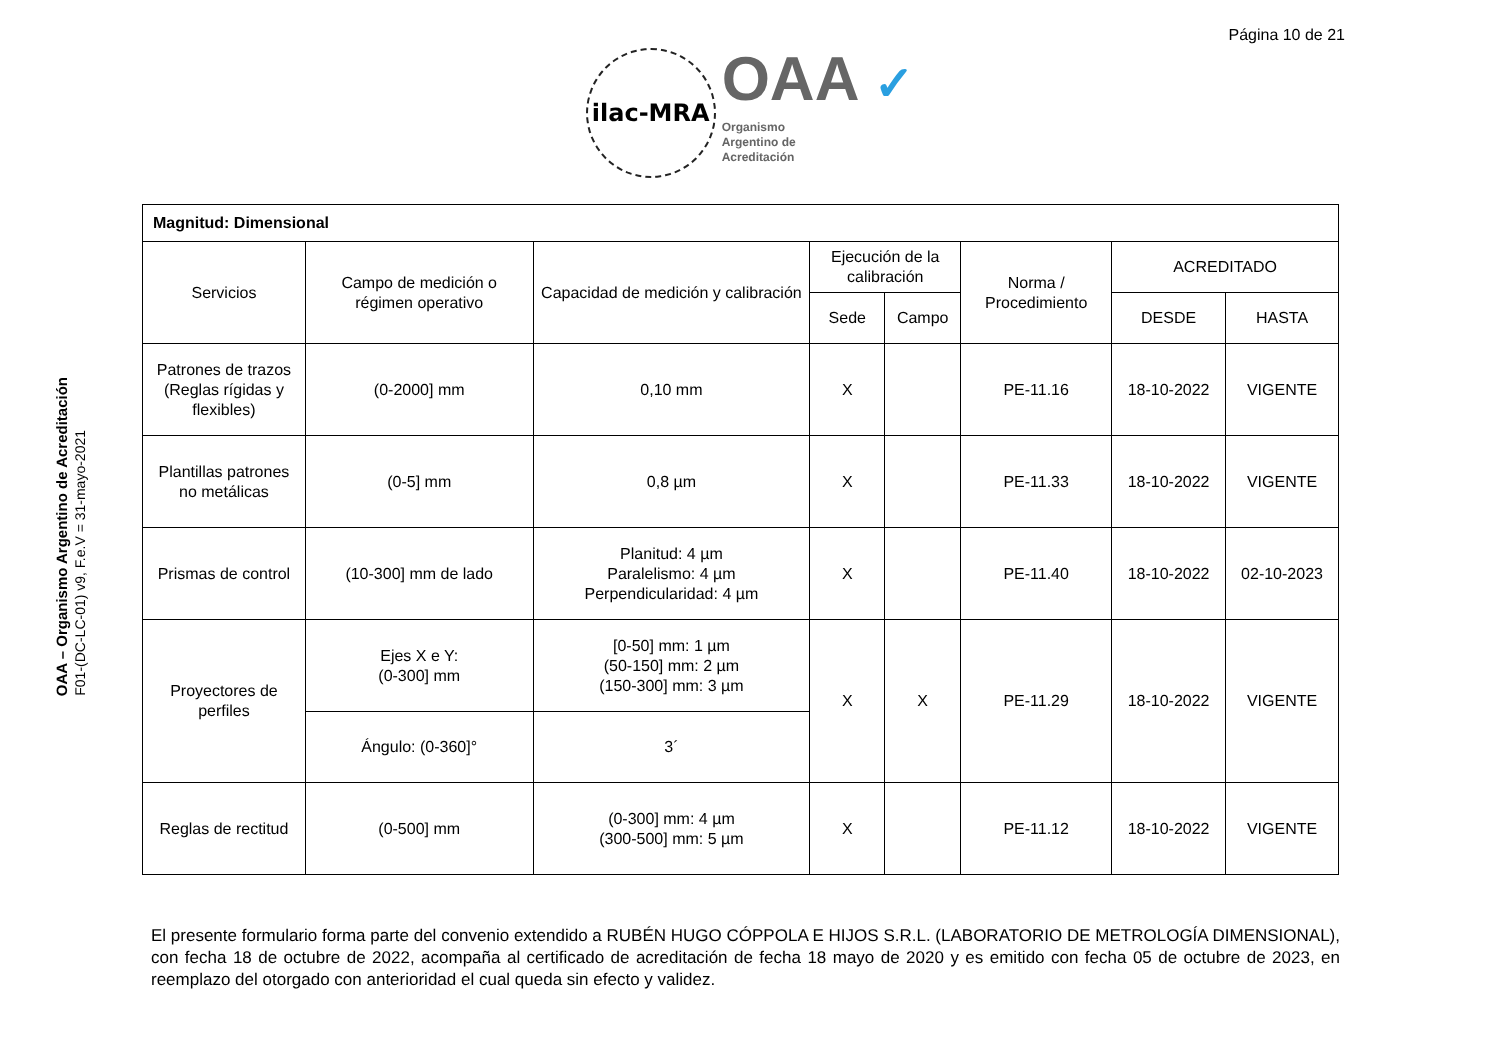Página 10 de 21
ilac-MRA
OAA ✓
Organismo
Argentino de
Acreditación
OAA – Organismo Argentino de Acreditación
F01-(DC-LC-01) v9, F.e.V = 31-mayo-2021
| Magnitud: Dimensional | | | | | | | |
| --- | --- | --- | --- | --- | --- | --- | --- |
| Servicios | Campo de medición o régimen operativo | Capacidad de medición y calibración | Ejecución de la calibración | | Norma / Procedimiento | ACREDITADO | |
| | | | Sede | Campo | | DESDE | HASTA |
| Patrones de trazos (Reglas rígidas y flexibles) | (0-2000] mm | 0,10 mm | X | | PE-11.16 | 18-10-2022 | VIGENTE |
| Plantillas patrones no metálicas | (0-5] mm | 0,8 µm | X | | PE-11.33 | 18-10-2022 | VIGENTE |
| Prismas de control | (10-300] mm de lado | Planitud: 4 µm Paralelismo: 4 µm Perpendicularidad: 4 µm | X | | PE-11.40 | 18-10-2022 | 02-10-2023 |
| Proyectores de perfiles | Ejes X e Y: (0-300] mm | [0-50] mm: 1 µm (50-150] mm: 2 µm (150-300] mm: 3 µm | X | X | PE-11.29 | 18-10-2022 | VIGENTE |
| | Ángulo: (0-360]° | 3´ | | | | | |
| Reglas de rectitud | (0-500] mm | (0-300] mm: 4 µm (300-500] mm: 5 µm | X | | PE-11.12 | 18-10-2022 | VIGENTE |
El presente formulario forma parte del convenio extendido a RUBÉN HUGO CÓPPOLA E HIJOS S.R.L. (LABORATORIO DE METROLOGÍA DIMENSIONAL), con fecha 18 de octubre de 2022, acompaña al certificado de acreditación de fecha 18 mayo de 2020 y es emitido con fecha 05 de octubre de 2023, en reemplazo del otorgado con anterioridad el cual queda sin efecto y validez.